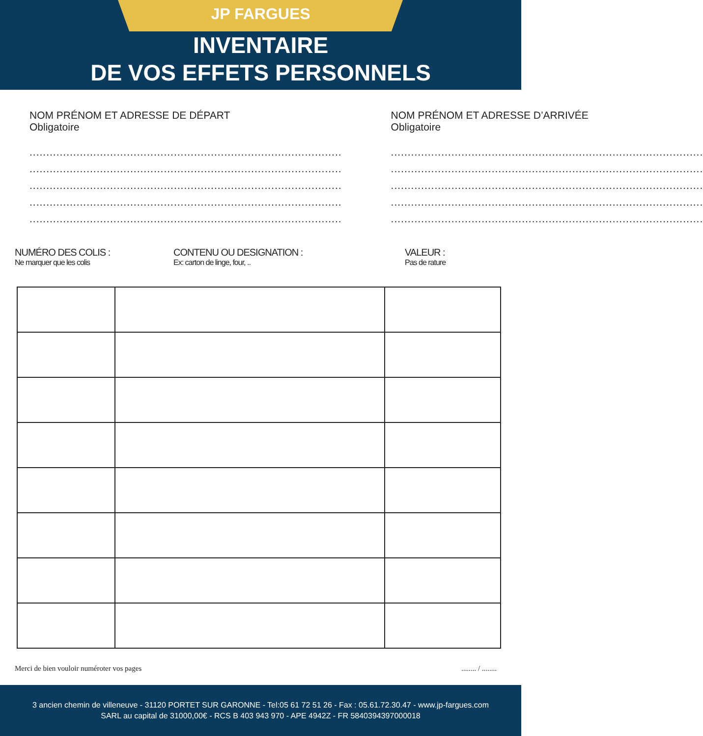JP FARGUES
INVENTAIRE
DE VOS EFFETS PERSONNELS
NOM PRÉNOM ET ADRESSE DE DÉPART
Obligatoire
.............................................................................................
.............................................................................................
.............................................................................................
.............................................................................................
.............................................................................................
NOM PRÉNOM ET ADRESSE D’ARRIVÉE
Obligatoire
.............................................................................................
.............................................................................................
.............................................................................................
.............................................................................................
.............................................................................................
NUMÉRO DES COLIS :
Ne marquer que les colis
CONTENU OU DESIGNATION :
Ex: carton de linge, four, ..
VALEUR :
Pas de rature
Merci de bien vouloir numéroter vos pages........ / ........
3 ancien chemin de villeneuve - 31120 PORTET SUR GARONNE - Tel:05 61 72 51 26 - Fax : 05.61.72.30.47 - www.jp-fargues.com
SARL au capital de 31000,00€ - RCS B 403 943 970 - APE 4942Z - FR 5840394397000018